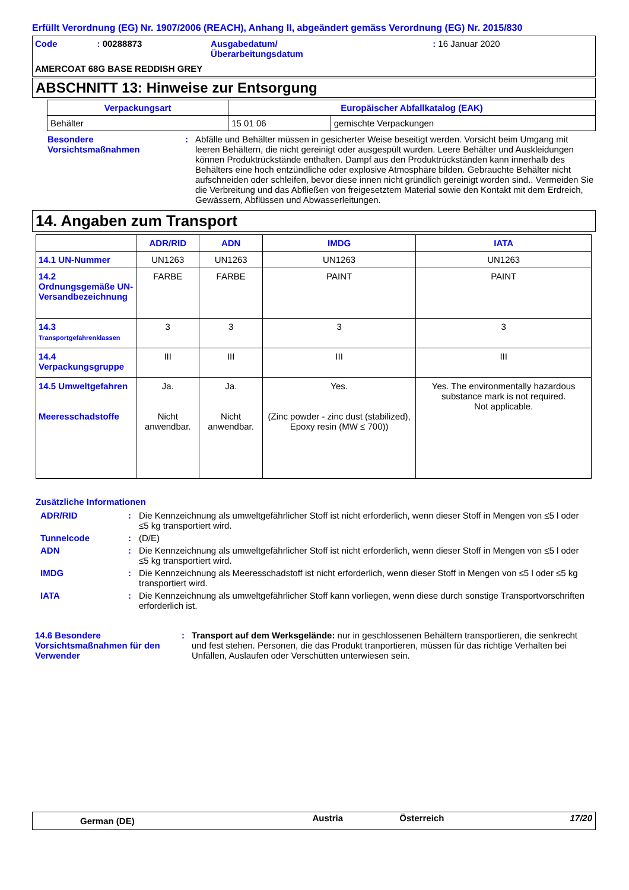Erfüllt Verordnung (EG) Nr. 1907/2006 (REACH), Anhang II, abgeändert gemäss Verordnung (EG) Nr. 2015/830
| Code | : 00288873 | Ausgabedatum/ Überarbeitungsdatum | : 16 Januar 2020 |
| AMERCOAT 68G BASE REDDISH GREY | | | |
ABSCHNITT 13: Hinweise zur Entsorgung
| Verpackungsart | Europäischer Abfallkatalog (EAK) | |
| --- | --- | --- |
| Behälter | 15 01 06 | gemischte Verpackungen |
| Besondere Vorsichtsmaßnahmen | : | Abfälle und Behälter müssen in gesicherter Weise beseitigt werden. Vorsicht beim Umgang mit leeren Behältern, die nicht gereinigt oder ausgespült wurden. Leere Behälter und Auskleidungen können Produktrückstände enthalten. Dampf aus den Produktrückständen kann innerhalb des Behälters eine hoch entzündliche oder explosive Atmosphäre bilden. Gebrauchte Behälter nicht aufschneiden oder schleifen, bevor diese innen nicht gründlich gereinigt worden sind.. Vermeiden Sie die Verbreitung und das Abfließen von freigesetztem Material sowie den Kontakt mit dem Erdreich, Gewässern, Abflüssen und Abwasserleitungen. |
14. Angaben zum Transport
| | ADR/RID | ADN | IMDG | IATA |
| --- | --- | --- | --- | --- |
| 14.1 UN-Nummer | UN1263 | UN1263 | UN1263 | UN1263 |
| 14.2 Ordnungsgemäße UN-Versandbezeichnung | FARBE | FARBE | PAINT | PAINT |
| 14.3 Transportgefahrenklassen | 3 | 3 | 3 | 3 |
| 14.4 Verpackungsgruppe | III | III | III | III |
| 14.5 Umweltgefahren Meeresschadstoffe | Ja. Nicht anwendbar. | Ja. Nicht anwendbar. | Yes. (Zinc powder - zinc dust (stabilized), Epoxy resin (MW ≤ 700)) | Yes. The environmentally hazardous substance mark is not required. Not applicable. |
Zusätzliche Informationen
| ADR/RID | : | Die Kennzeichnung als umweltgefährlicher Stoff ist nicht erforderlich, wenn dieser Stoff in Mengen von ≤5 l oder ≤5 kg transportiert wird. |
| Tunnelcode | : | (D/E) |
| ADN | : | Die Kennzeichnung als umweltgefährlicher Stoff ist nicht erforderlich, wenn dieser Stoff in Mengen von ≤5 l oder ≤5 kg transportiert wird. |
| IMDG | : | Die Kennzeichnung als Meeresschadstoff ist nicht erforderlich, wenn dieser Stoff in Mengen von ≤5 l oder ≤5 kg transportiert wird. |
| IATA | : | Die Kennzeichnung als umweltgefährlicher Stoff kann vorliegen, wenn diese durch sonstige Transportvorschriften erforderlich ist. |
| 14.6 Besondere Vorsichtsmaßnahmen für den Verwender | : | Transport auf dem Werksgelände: nur in geschlossenen Behältern transportieren, die senkrecht und fest stehen. Personen, die das Produkt tranportieren, müssen für das richtige Verhalten bei Unfällen, Auslaufen oder Verschütten unterwiesen sein. |
| German (DE) | Austria | Österreich | 17/20 |